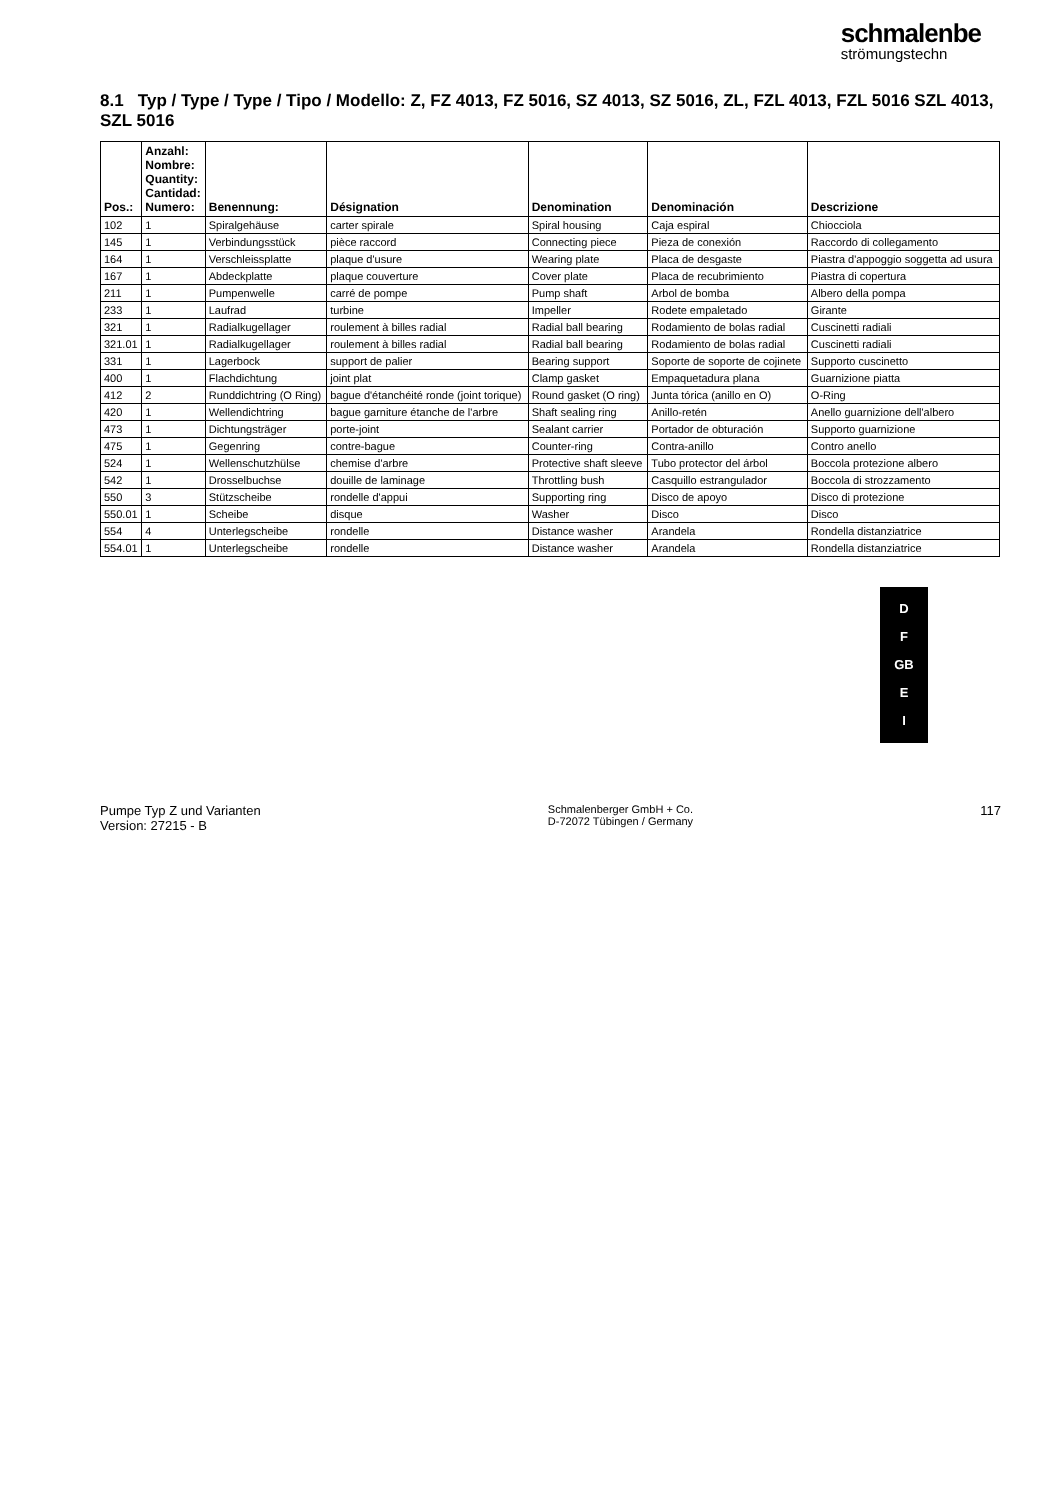schmalenbe
strömungstechn
8.1 Typ / Type / Type / Tipo / Modello: Z, FZ 4013, FZ 5016, SZ 4013, SZ 5016, ZL, FZL 4013, FZL 5016 SZL 4013, SZL 5016
| Pos.: | Anzahl: Nombre: Quantity: Cantidad: Numero: | Benennung: | Désignation | Denomination | Denominación | Descrizione |
| --- | --- | --- | --- | --- | --- | --- |
| 102 | 1 | Spiralgehäuse | carter spirale | Spiral housing | Caja espiral | Chiocciola |
| 145 | 1 | Verbindungsstück | pièce raccord | Connecting piece | Pieza de conexión | Raccordo di collegamento |
| 164 | 1 | Verschleissplatte | plaque d'usure | Wearing plate | Placa de desgaste | Piastra d'appoggio soggetta ad usura |
| 167 | 1 | Abdeckplatte | plaque couverture | Cover plate | Placa de recubrimiento | Piastra di copertura |
| 211 | 1 | Pumpenwelle | carré de pompe | Pump shaft | Arbol de bomba | Albero della pompa |
| 233 | 1 | Laufrad | turbine | Impeller | Rodete empaletado | Girante |
| 321 | 1 | Radialkugellager | roulement à billes radial | Radial ball bearing | Rodamiento de bolas radial | Cuscinetti radiali |
| 321.01 | 1 | Radialkugellager | roulement à billes radial | Radial ball bearing | Rodamiento de bolas radial | Cuscinetti radiali |
| 331 | 1 | Lagerbock | support de palier | Bearing support | Soporte de soporte de cojinete | Supporto cuscinetto |
| 400 | 1 | Flachdichtung | joint plat | Clamp gasket | Empaquetadura plana | Guarnizione piatta |
| 412 | 2 | Runddichtring (O Ring) | bague d'étanchéité ronde (joint torique) | Round gasket (O ring) | Junta tórica (anillo en O) | O-Ring |
| 420 | 1 | Wellendichtring | bague garniture étanche de l'arbre | Shaft sealing ring | Anillo-retén | Anello guarnizione dell'albero |
| 473 | 1 | Dichtungsträger | porte-joint | Sealant carrier | Portador de obturación | Supporto guarnizione |
| 475 | 1 | Gegenring | contre-bague | Counter-ring | Contra-anillo | Contro anello |
| 524 | 1 | Wellenschutzhülse | chemise d'arbre | Protective shaft sleeve | Tubo protector del árbol | Boccola protezione albero |
| 542 | 1 | Drosselbuchse | douille de laminage | Throttling bush | Casquillo estrangulador | Boccola di strozzamento |
| 550 | 3 | Stützscheibe | rondelle d'appui | Supporting ring | Disco de apoyo | Disco di protezione |
| 550.01 | 1 | Scheibe | disque | Washer | Disco | Disco |
| 554 | 4 | Unterlegscheibe | rondelle | Distance washer | Arandela | Rondella distanziatrice |
| 554.01 | 1 | Unterlegscheibe | rondelle | Distance washer | Arandela | Rondella distanziatrice |
D
F
GB
E
I
Pumpe Typ Z und Varianten
Version: 27215 - B
Schmalenberger GmbH + Co.
D-72072 Tübingen / Germany
117